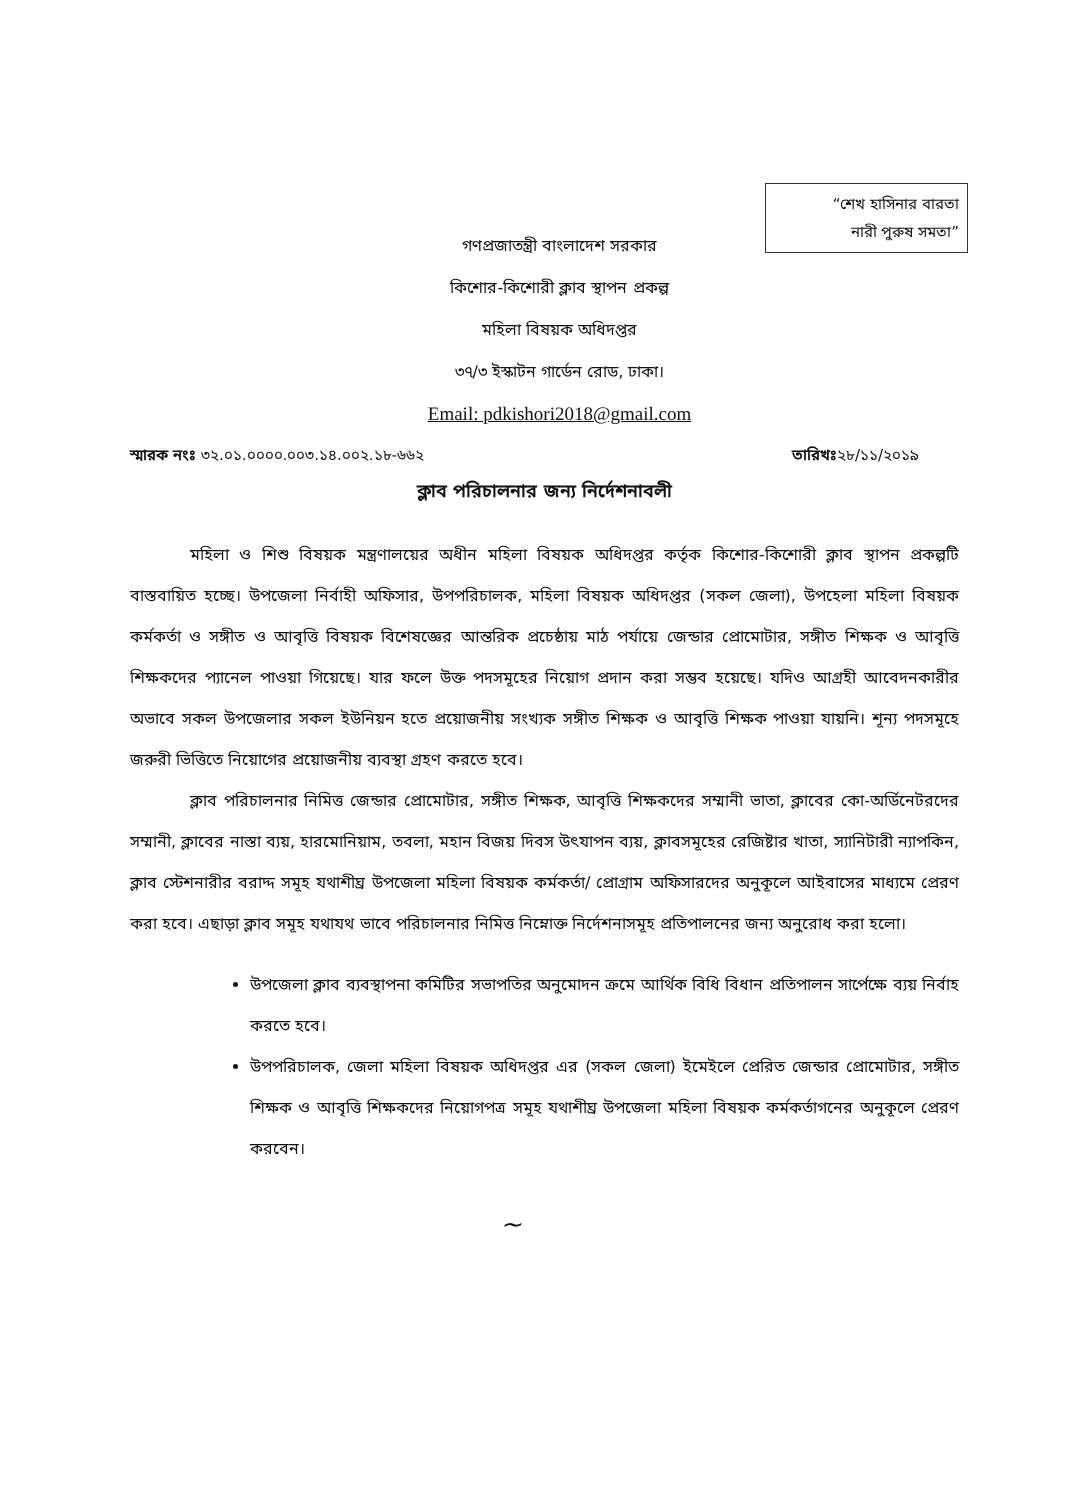“শেখ হাসিনার বারতা
নারী পুরুষ সমতা”
গণপ্রজাতন্ত্রী বাংলাদেশ সরকার
কিশোর-কিশোরী ক্লাব স্থাপন প্রকল্প
মহিলা বিষয়ক অধিদপ্তর
৩৭/৩ ইস্কাটন গার্ডেন রোড, ঢাকা।
Email: pdkishori2018@gmail.com
স্মারক নংঃ ৩২.০১.০০০০.০০৩.১৪.০০২.১৮-৬৬২ তারিখঃ২৮/১১/২০১৯
ক্লাব পরিচালনার জন্য নির্দেশনাবলী
মহিলা ও শিশু বিষয়ক মন্ত্রণালয়ের অধীন মহিলা বিষয়ক অধিদপ্তর কর্তৃক কিশোর-কিশোরী ক্লাব স্থাপন প্রকল্পটি বাস্তবায়িত হচ্ছে। উপজেলা নির্বাহী অফিসার, উপপরিচালক, মহিলা বিষয়ক অধিদপ্তর (সকল জেলা), উপহেলা মহিলা বিষয়ক কর্মকর্তা ও সঙ্গীত ও আবৃত্তি বিষয়ক বিশেষজ্ঞের আন্তরিক প্রচেষ্ঠায় মাঠ পর্যায়ে জেন্ডার প্রোমোটার, সঙ্গীত শিক্ষক ও আবৃত্তি শিক্ষকদের প্যানেল পাওয়া গিয়েছে। যার ফলে উক্ত পদসমূহের নিয়োগ প্রদান করা সম্ভব হয়েছে। যদিও আগ্রহী আবেদনকারীর অভাবে সকল উপজেলার সকল ইউনিয়ন হতে প্রয়োজনীয় সংখ্যক সঙ্গীত শিক্ষক ও আবৃত্তি শিক্ষক পাওয়া যায়নি। শূন্য পদসমূহে জরুরী ভিত্তিতে নিয়োগের প্রয়োজনীয় ব্যবস্থা গ্রহণ করতে হবে।
ক্লাব পরিচালনার নিমিত্ত জেন্ডার প্রোমোটার, সঙ্গীত শিক্ষক, আবৃত্তি শিক্ষকদের সম্মানী ভাতা, ক্লাবের কো-অর্ডিনেটরদের সম্মানী, ক্লাবের নাস্তা ব্যয়, হারমোনিয়াম, তবলা, মহান বিজয় দিবস উৎযাপন ব্যয়, ক্লাবসমূহের রেজিষ্টার খাতা, স্যানিটারী ন্যাপকিন, ক্লাব স্টেশনারীর বরাদ্দ সমূহ যথাশীঘ্র উপজেলা মহিলা বিষয়ক কর্মকর্তা/ প্রোগ্রাম অফিসারদের অনুকূলে আইবাসের মাধ্যমে প্রেরণ করা হবে। এছাড়া ক্লাব সমূহ যথাযথ ভাবে পরিচালনার নিমিত্ত নিম্নোক্ত নির্দেশনাসমূহ প্রতিপালনের জন্য অনুরোধ করা হলো।
উপজেলা ক্লাব ব্যবস্থাপনা কমিটির সভাপতির অনুমোদন ক্রমে আর্থিক বিধি বিধান প্রতিপালন সার্পেক্ষে ব্যয় নির্বাহ করতে হবে।
উপপরিচালক, জেলা মহিলা বিষয়ক অধিদপ্তর এর (সকল জেলা) ইমেইলে প্রেরিত জেন্ডার প্রোমোটার, সঙ্গীত শিক্ষক ও আবৃত্তি শিক্ষকদের নিয়োগপত্র সমূহ যথাশীঘ্র উপজেলা মহিলা বিষয়ক কর্মকর্তাগনের অনুকূলে প্রেরণ করবেন।
~